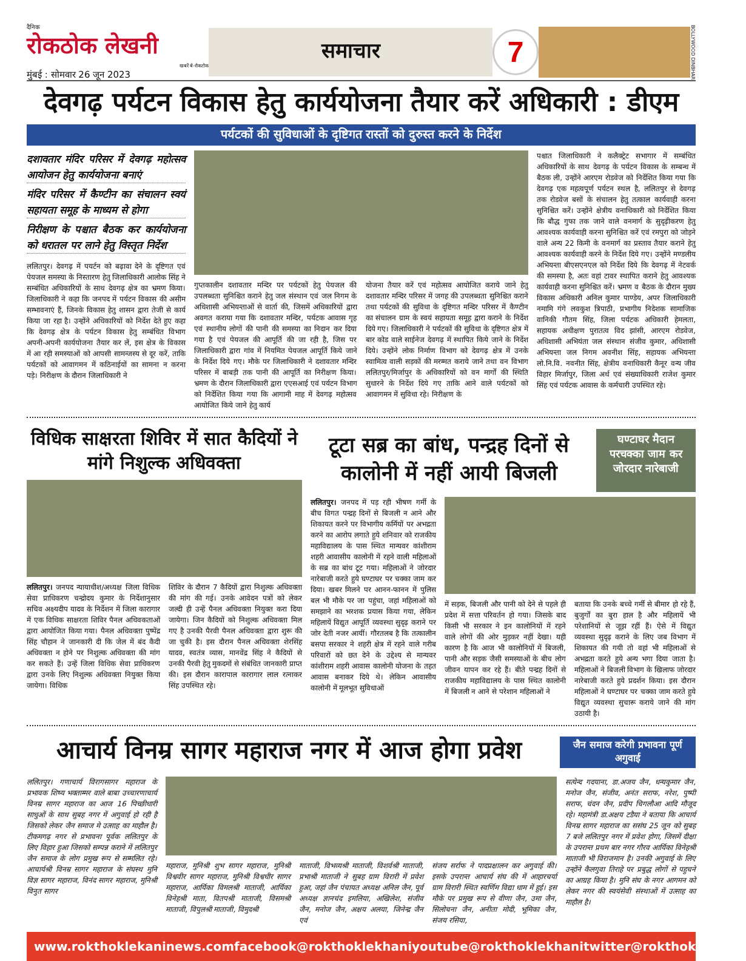दैनिक
रोकठोक लेखनी
खबरें बे-रोकटोक
मुंबई : सोमवार 26 जून 2023
समाचार
7
BOLLYWOOD DINBHAR
देवगढ़ पर्यटन विकास हेतु कार्ययोजना तैयार करें अधिकारी : डीएम
पर्यटकों की सुविधाओं के दृष्टिगत रास्तों को दुरुस्त करने के निर्देश
दशावतार मंदिर परिसर में देवगढ़ महोत्सव आयोजन हेतु कार्ययोजना बनाएं
मंदिर परिसर में कैण्टीन का संचालन स्वयं सहायता समूह के माध्यम से होगा
निरीक्षण के पश्चात बैठक कर कार्ययोजना को धरातल पर लाने हेतु विस्तृत निर्देश
ललितपुर। देवगढ़ में पयर्टन को बढ़ावा देने के दृष्टिगत एवं पेयजल समस्या के निस्तारण हेतु जिलाधिकारी आलोक सिंह ने सम्बंधित अधिकारियों के साथ देवगढ़ क्षेत्र का भ्रमण किया। जिलाधिकारी ने कहा कि जनपद में पर्यटन विकास की असीम सम्भावनाएं हैं, जिनके विकास हेतु शासन द्वारा तेजी से कार्य किया जा रहा है। उन्होंने अधिकारियों को निर्देश देते हुए कहा कि देवगढ़ क्षेत्र के पर्यटन विकास हेतु सम्बंधित विभाग अपनी-अपनी कार्ययोजना तैयार कर लें, इस क्षेत्र के विकास में आ रही समस्याओं को आपसी सामन्जस्य से दूर करें, ताकि पर्यटकों को आवागमन में कठिनाईयों का सामना न करना पड़े। निरीक्षण के दौरान जिलाधिकारी ने
गुप्तकालीन दशावतार मन्दिर पर पर्यटकों हेतु पेयजल की उपलब्धता सुनिश्चित कराने हेतु जल संस्थान एवं जल निगम के अधिशासी अभियन्ताओं से वार्ता की, जिसमें अधिकारियों द्वारा अवगत कराया गया कि दशावतार मन्दिर, पर्यटक आवास गृह एवं स्थानीय लोगों की पानी की समस्या का निदान कर दिया गया है एवं पेयजल की आपूर्ति की जा रही है, जिस पर जिलाधिकारी द्वारा गांव में नियमित पेयजल आपूर्ति किये जाने के निर्देश दिये गए। मौके पर जिलाधिकारी ने दशावतार मन्दिर परिसर में बाबड़ी तक पानी की आपूर्ति का निरीक्षण किया। भ्रमण के दौरान जिलाधिकारी द्वारा एएसआई एवं पर्यटन विभाग को निर्देशित किया गया कि आगामी माह में देवगढ़ महोत्सव आयोजित किये जाने हेतु कार्य
योजना तैयार करें एवं महोत्सव आयोजित कराये जाने हेतु दशावतार मन्दिर परिसर में जगह की उपलब्धता सुनिश्चित कराने तथा पर्यटकों की सुविधा के दृष्टिगत मन्दिर परिसर में कैण्टीन का संचालन ग्राम के स्वयं सहायता समूह द्वारा कराने के निर्देश दिये गए। जिलाधिकारी ने पर्यटकों की सुविधा के दृष्टिगत क्षेत्र में बार कोड वाले साईनेज देवगढ़ में स्थापित किये जाने के निर्देश दिये। उन्होंने लोक निर्माण विभाग को देवगढ़ क्षेत्र में उनके स्वामित्व वाली सड़कों की मरम्मत कराये जाने तथा वन विभाग ललितपुर/मिर्जापुर के अधिकारियों को वन मार्गों की स्थिति सुधारने के निर्देश दिये गए ताकि आने वाले पर्यटकों को आवागमन में सुविधा रहे। निरीक्षण के
पश्चात जिलाधिकारी ने कलैक्ट्रेट सभागार में सम्बंधित अधिकारियों के साथ देवगढ़ के पर्यटन विकास के सम्बन्ध में बैठक ली, उन्होंने आरएम रोडवेज को निर्देशित किया गया कि देवगढ़ एक महत्वपूर्ण पर्यटन स्थल है, ललितपुर से देवगढ़ तक रोडवेज बसों के संचालन हेतु तत्काल कार्यवाही करना सुनिश्चित करें। उन्होंने क्षेत्रीय वनाधिकारी को निर्देशित किया कि बौद्ध गुफा तक जाने वाले वनमार्ग के सुदृढ़ीकरण हेतु आवश्यक कार्यवाही करना सुनिश्चित करें एवं रमपुरा को जोड़ने वाले अन्य 22 किमी के वनमार्ग का प्रस्ताव तैयार कराने हेतु आवश्यक कार्यवाही करने के निर्देश दिये गए। उन्होंने मण्डलीय अभियन्ता बीएसएनएल को निर्देश दिये कि देवगढ़ में नेटवर्क की समस्या है, अतः वहां टावर स्थापित कराने हेतु आवश्यक कार्यवाही करना सुनिश्चित करें। भ्रमण व बैठक के दौरान मुख्य विकास अधिकारी अनिल कुमार पाण्डेय, अपर जिलाधिकारी नमामि गंगे लवकुश त्रिपाठी, प्रभागीय निदेशक सामाजिक वानिकी गौतम सिंह, जिला पर्यटक अधिकारी हेमलता, सहायक अधीक्षण पुरातत्व विद झांसी, आरएम रोडवेज, अधिशासी अभियंता जल संस्थान संजीव कुमार, अधिशासी अभियन्ता जल निगम अवनीश सिंह, सहायक अभियन्ता लो.नि.वि. नवनीत सिंह, क्षेत्रीय वनाधिकारी कैनूर वन्य जीव विहार मिर्जापुर, जिला अर्थ एवं संख्याधिकारी राजेश कुमार सिंह एवं पर्यटक आवास के कर्मचारी उपस्थित रहे।
विधिक साक्षरता शिविर में सात कैदियों ने मांगे निशुल्क अधिवक्ता
ललितपुर। जनपद न्यायाधीश/अध्यक्ष जिला विधिक सेवा प्राधिकरण चन्द्रोदय कुमार के निर्देशानुसार सचिव अक्ष्यदीप यादव के निर्देशन में जिला कारागार में एक विधिक साक्षरता शिविर पैनल अधिवकताओं द्वारा आयोजित किया गया। पैनल अधिवक्ता पुष्पेंद्र सिंह चौहान ने जानकारी दी कि जेल में बंद कैदी अधिवक्ता न होने पर निशुल्क अधिवक्ता की मांग कर सकते हैं। उन्हें जिला विधिक सेवा प्राधिकरण द्वारा उनके लिए निशुल्क अधिवक्ता नियुक्त किया जायेगा। विधिक
शिविर के दौरान 7 कैदियों द्वारा निशुल्क अधिवक्ता की मांग की गई। उनके आवेदन पत्रों को लेकर जल्दी ही उन्हें पैनल अधिवक्ता नियुक्त करा दिया जायेगा। जिन कैदियों को निशुल्क अधिवक्ता मिल गए है उनकी पैरवी पैनल अधिवक्ता द्वारा शुरू की जा चुकी है। इस दौरान पैनल अधिवक्ता शेरसिंह यादव, स्वतंत्र व्यास, मानवेंद्र सिंह ने कैदियों से उनकी पैरवी हेतु मुकदमों से संबंधित जानकारी प्राप्त की। इस दौरान कारापाल कारागार लाल रत्नाकर सिंह उपस्थित रहे।
टूटा सब्र का बांध, पन्द्रह दिनों से कालोनी में नहीं आयी बिजली
घण्टाघर मैदान परचक्का जाम कर जोरदार नारेबाजी
ललितपुर। जनपद में पड़ रही भीषण गर्मी के बीच विगत पन्द्रह दिनों से बिजली न आने और शिकायत करने पर विभागीय कर्मियों पर अभद्रता करने का आरोप लगाते हुये शनिवार को राजकीय महाविद्यालय के पास स्थित मान्यवर कांशीराम शहरी आवासीय कालोनी में रहने वाली महिलाओं के सब्र का बांध टूट गया। महिलाओं ने जोरदार नारेबाजी करते हुये घण्टाघर पर चक्का जाम कर दिया। खबर मिलने पर आनन-फानन में पुलिस बल भी मौके पर जा पहुंचा, जहां महिलाओं को समझाने का भरशक प्रयास किया गया, लेकिन महिलायें विद्युत आपूर्ति व्यवस्था सुदृढ़ कराने पर जोर देती नजर आयीं। गौरतलब है कि तत्कालीन बसपा सरकार ने शहरी क्षेत्र में रहने वाले गरीब परिवारों को छत देने के उद्देश्य से मान्यवर कांशीराम शहरी आवास कालोनी योजना के तहत आवास बनाकर दिये थे। लेकिन आवासीय कालोनी में मूलभूत सुविधाओं
में सड़क, बिजली और पानी को देने से पहले ही प्रदेश में सत्ता परिवर्तन हो गया। जिसके बाद किसी भी सरकार ने इन कालोनियों में रहने वाले लोगों की ओर मुड़कर नहीं देखा। यही कारण है कि आज भी कालोनियों में बिजली, पानी और सड़क जैसी समस्याओं के बीच लोग जीवन यापन कर रहे हैं। बीते पन्द्रह दिनों से राजकीय महाविद्यालय के पास स्थित कालोनी में बिजली न आने से परेशान महिलाओं ने
बताया कि उनके बच्चे गर्मी से बीमार हो रहे हैं, बुजुर्गों का बुरा हाल है और महिलायें भी परेशानियों से जूझ रहीं हैं। ऐसे में विद्युत व्यवस्था सुदृढ़ कराने के लिए जब विभाग में शिकायत की गयी तो वहां भी महिलाओं से अभद्रता करते हुये अन्य भगा दिया जाता है। महिलाओं ने बिजली विभाग के खिलाफ जोरदार नारेबाजी करते हुये प्रदर्शन किया। इस दौरान महिलाओं ने घण्टाघर पर चक्का जाम करते हुये विद्युत व्यवस्था सुचारू कराये जाने की मांग उठायी है।
आचार्य विनम्र सागर महाराज नगर में आज होगा प्रवेश
जैन समाज करेगी प्रभावना पूर्ण अगुवाई
ललितपुर। गणाचार्य विरागसागर महाराज के प्रभावक शिष्य भक्ताम्मर वाले बाबा उच्चारणाचार्य विनम्र सागर महाराज का आज 16 पिच्छीधारी साधुओं के साथ सुबह नगर में अगुवाई हो रही है जिसको लेकर जैन समाज मे उत्साह का माहौल है। टीकमगढ़ नगर से प्रभावना पूर्वक ललितपुर के लिए विहार हुआ जिसको सम्पन्न कराने में ललितपुर जैन समाज के लोग प्रमुख रूप से सम्मलित रहे। आचार्यश्री विनम्र सागर महाराज के संघस्थ मुनि विज्ञ सागर महाराज, विनंद सागर महाराज, मुनिश्री विनुत सागर
महाराज, मुनिश्री शुभ सागर महाराज, मुनिश्री विश्ववीर सागर महाराज, मुनिश्री विश्वधीर सागर महाराज, आर्यिका विमलश्री माताजी, आर्यिका विनेहश्री माता, वितपश्री माताजी, विसमश्री माताजी, विपुलश्री माताजी, विमुदश्री
माताजी, विभव्यश्री माताजी, विशर्वश्री माताजी, प्रभाश्री माताजी ने सुबह ग्राम विरारी में प्रवेश हुआ, जहां जैन पंचायत अध्यक्ष अनिल जैन, पूर्व अध्यक्ष ज्ञानचंद इमलिया, अखिलेश, संजीव जैन, मनोज जैन, अक्षय अलया, जिनेन्द्र जैन एवं
संजय सर्राफ ने पादप्रक्षालन कर अगुवाई की। इसके उपरान्त आचार्य संघ की में आहारचर्या ग्राम विरारी स्थित स्वर्णिम विद्या धाम में हुई। इस मौके पर प्रमुख रूप से वीणा जैन, उमा जैन, सिलोचना जैन, अनीता मोदी, भूमिका जैन, संजय रसिया,
सत्येन्द गदयाना, डा.अजय जैन, धन्यकुमार जैन, मनोज जैन, संजीव, अनंत सराफ, नरेश, पुष्पी सराफ, चंदन जैन, प्रदीप चिगलौआ आदि मौजूद रहे। महामंत्री डा.अक्षय टडैया ने बताया कि आचार्य विनम्र सागर महाराज का ससंघ 25 जून को सुबह 7 बजे ललितपुर नगर में प्रवेश होगा, जिसमें दीक्षा के उपरान्त प्रथम बार नगर गौरव आर्यिका विनेहश्री माताजी भी विराजमान है। उनकी अगुवाई के लिए उन्होंने कैलगुवा तिराहे पर प्रबुद्ध लोगों से पहुचने का आग्रह किया है। मुनि संघ के नगर आगमन को लेकर नगर की स्वयंसेवी संस्थाओं में उत्साह का माहौल है।
www.rokthoklekaninews.com facebook@rokthoklekhani youtube@rokthoklekhani twitter@rokthoklekhani